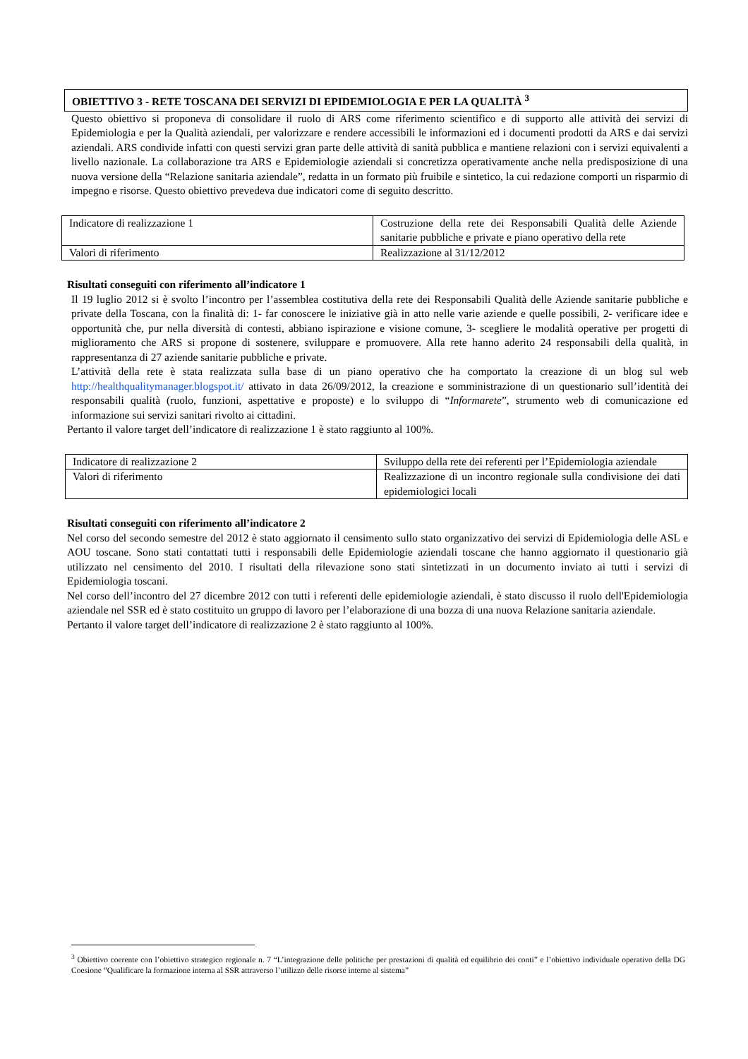OBIETTIVO 3 - RETE TOSCANA DEI SERVIZI DI EPIDEMIOLOGIA E PER LA QUALITÀ <sup>3</sup>
Questo obiettivo si proponeva di consolidare il ruolo di ARS come riferimento scientifico e di supporto alle attività dei servizi di Epidemiologia e per la Qualità aziendali, per valorizzare e rendere accessibili le informazioni ed i documenti prodotti da ARS e dai servizi aziendali. ARS condivide infatti con questi servizi gran parte delle attività di sanità pubblica e mantiene relazioni con i servizi equivalenti a livello nazionale. La collaborazione tra ARS e Epidemiologie aziendali si concretizza operativamente anche nella predisposizione di una nuova versione della “Relazione sanitaria aziendale”, redatta in un formato più fruibile e sintetico, la cui redazione comporti un risparmio di impegno e risorse. Questo obiettivo prevedeva due indicatori come di seguito descritto.
| Indicatore di realizzazione 1 | Costruzione della rete dei Responsabili Qualità delle Aziende sanitarie pubbliche e private e piano operativo della rete |
| Valori di riferimento | Realizzazione al 31/12/2012 |
Risultati conseguiti con riferimento all’indicatore 1
Il 19 luglio 2012 si è svolto l’incontro per l’assemblea costitutiva della rete dei Responsabili Qualità delle Aziende sanitarie pubbliche e private della Toscana, con la finalità di: 1- far conoscere le iniziative già in atto nelle varie aziende e quelle possibili, 2- verificare idee e opportunità che, pur nella diversità di contesti, abbiano ispirazione e visione comune, 3- scegliere le modalità operative per progetti di miglioramento che ARS si propone di sostenere, sviluppare e promuovere. Alla rete hanno aderito 24 responsabili della qualità, in rappresentanza di 27 aziende sanitarie pubbliche e private.
L’attività della rete è stata realizzata sulla base di un piano operativo che ha comportato la creazione di un blog sul web http://healthqualitymanager.blogspot.it/ attivato in data 26/09/2012, la creazione e somministrazione di un questionario sull’identità dei responsabili qualità (ruolo, funzioni, aspettative e proposte) e lo sviluppo di “Informarete”, strumento web di comunicazione ed informazione sui servizi sanitari rivolto ai cittadini.
Pertanto il valore target dell’indicatore di realizzazione 1 è stato raggiunto al 100%.
| Indicatore di realizzazione 2 | Sviluppo della rete dei referenti per l’Epidemiologia aziendale |
| Valori di riferimento | Realizzazione di un incontro regionale sulla condivisione dei dati epidemiologici locali |
Risultati conseguiti con riferimento all’indicatore 2
Nel corso del secondo semestre del 2012 è stato aggiornato il censimento sullo stato organizzativo dei servizi di Epidemiologia delle ASL e AOU toscane. Sono stati contattati tutti i responsabili delle Epidemiologie aziendali toscane che hanno aggiornato il questionario già utilizzato nel censimento del 2010. I risultati della rilevazione sono stati sintetizzati in un documento inviato ai tutti i servizi di Epidemiologia toscani.
Nel corso dell’incontro del 27 dicembre 2012 con tutti i referenti delle epidemiologie aziendali, è stato discusso il ruolo dell'Epidemiologia aziendale nel SSR ed è stato costituito un gruppo di lavoro per l’elaborazione di una bozza di una nuova Relazione sanitaria aziendale.
Pertanto il valore target dell’indicatore di realizzazione 2 è stato raggiunto al 100%.
<sup>3</sup> Obiettivo coerente con l’obiettivo strategico regionale n. 7 “L’integrazione delle politiche per prestazioni di qualità ed equilibrio dei conti” e l’obiettivo individuale operativo della DG Coesione “Qualificare la formazione interna al SSR attraverso l’utilizzo delle risorse interne al sistema”